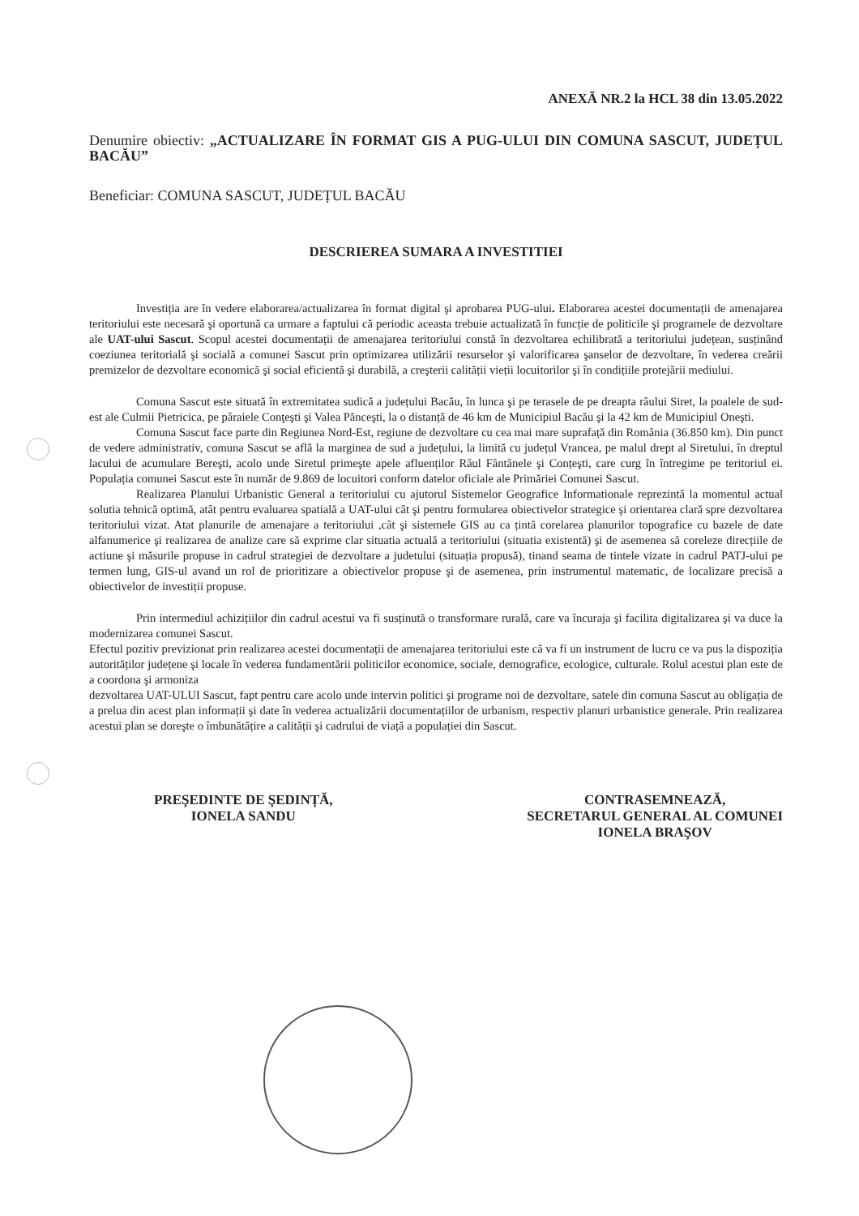ANEXĂ NR.2 la HCL 38 din 13.05.2022
Denumire obiectiv: „ACTUALIZARE ÎN FORMAT GIS A PUG-ULUI DIN COMUNA SASCUT, JUDEȚUL BACĂU”
Beneficiar: COMUNA SASCUT, JUDEȚUL BACĂU
DESCRIEREA SUMARA A INVESTITIEI
Investiția are în vedere elaborarea/actualizarea în format digital şi aprobarea PUG-ului. Elaborarea acestei documentații de amenajarea teritoriului este necesară şi oportună ca urmare a faptului că periodic aceasta trebuie actualizată în funcție de politicile şi programele de dezvoltare ale UAT-ului Sascut. Scopul acestei documentații de amenajarea teritoriului constă în dezvoltarea echilibrată a teritoriului județean, susținând coeziunea teritorială şi socială a comunei Sascut prin optimizarea utilizării resurselor şi valorificarea şanselor de dezvoltare, în vederea creării premizelor de dezvoltare economică şi social eficientă şi durabilă, a creşterii calității vieții locuitorilor şi în condițiile protejării mediului.
Comuna Sascut este situată în extremitatea sudică a județului Bacău, în lunca şi pe terasele de pe dreapta râului Siret, la poalele de sud-est ale Culmii Pietricica, pe pâraiele Conţeşti şi Valea Pănceşti, la o distanță de 46 km de Municipiul Bacău şi la 42 km de Municipiul Oneşti.
Comuna Sascut face parte din Regiunea Nord-Est, regiune de dezvoltare cu cea mai mare suprafață din România (36.850 km). Din punct de vedere administrativ, comuna Sascut se află la marginea de sud a județului, la limită cu județul Vrancea, pe malul drept al Siretului, în dreptul lacului de acumulare Bereşti, acolo unde Siretul primeşte apele afluenților Râul Fântânele şi Conțeşti, care curg în întregime pe teritoriul ei. Populația comunei Sascut este în număr de 9.869 de locuitori conform datelor oficiale ale Primăriei Comunei Sascut.
Realizarea Planului Urbanistic General a teritoriului cu ajutorul Sistemelor Geografice Informationale reprezintă la momentul actual solutia tehnică optimă, atât pentru evaluarea spatială a UAT-ului cât şi pentru formularea obiectivelor strategice şi orientarea clară spre dezvoltarea teritoriului vizat. Atat planurile de amenajare a teritoriului ,cât şi sistemele GIS au ca țintă corelarea planurilor topografice cu bazele de date alfanumerice şi realizarea de analize care să exprime clar situatia actuală a teritoriului (situatia existentă) şi de asemenea să coreleze direcțiile de actiune şi măsurile propuse in cadrul strategiei de dezvoltare a judetului (situația propusă), tinand seama de tintele vizate in cadrul PATJ-ului pe termen lung, GIS-ul avand un rol de prioritizare a obiectivelor propuse şi de asemenea, prin instrumentul matematic, de localizare precisă a obiectivelor de investiții propuse.
Prin intermediul achizițiilor din cadrul acestui va fi susținută o transformare rurală, care va încuraja şi facilita digitalizarea şi va duce la modernizarea comunei Sascut.
Efectul pozitiv previzionat prin realizarea acestei documentații de amenajarea teritoriului este că va fi un instrument de lucru ce va pus la dispoziția autorităților județene şi locale în vederea fundamentării politicilor economice, sociale, demografice, ecologice, culturale. Rolul acestui plan este de a coordona şi armoniza
dezvoltarea UAT-ULUI Sascut, fapt pentru care acolo unde intervin politici şi programe noi de dezvoltare, satele din comuna Sascut au obligația de a prelua din acest plan informații şi date în vederea actualizării documentațiilor de urbanism, respectiv planuri urbanistice generale. Prin realizarea acestui plan se doreşte o îmbunătățire a calității şi cadrului de viață a populației din Sascut.
PREŞEDINTE DE ŞEDINȚĂ,
IONELA SANDU
CONTRASEMNEAZĂ,
SECRETARUL GENERAL AL COMUNEI
IONELA BRAŞOV